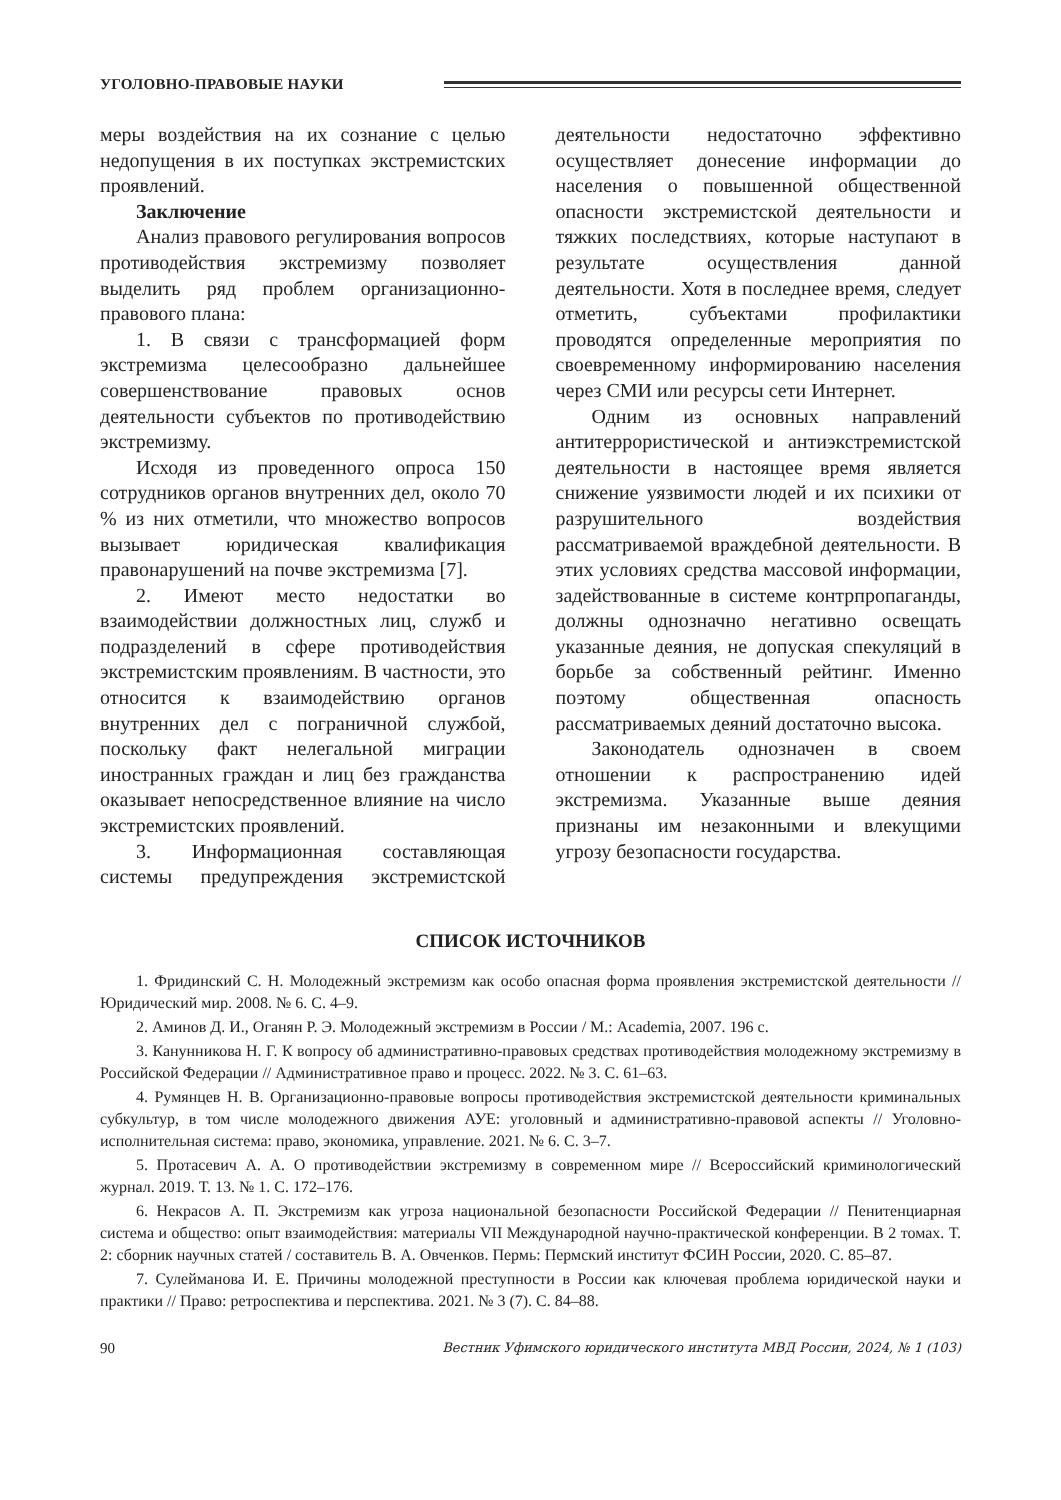УГОЛОВНО-ПРАВОВЫЕ НАУКИ
меры воздействия на их сознание с целью недопущения в их поступках экстремистских проявлений.
Заключение
Анализ правового регулирования вопросов противодействия экстремизму позволяет выделить ряд проблем организационно-правового плана:
1. В связи с трансформацией форм экстремизма целесообразно дальнейшее совершенствование правовых основ деятельности субъектов по противодействию экстремизму.
Исходя из проведенного опроса 150 сотрудников органов внутренних дел, около 70 % из них отметили, что множество вопросов вызывает юридическая квалификация правонарушений на почве экстремизма [7].
2. Имеют место недостатки во взаимодействии должностных лиц, служб и подразделений в сфере противодействия экстремистским проявлениям. В частности, это относится к взаимодействию органов внутренних дел с пограничной службой, поскольку факт нелегальной миграции иностранных граждан и лиц без гражданства оказывает непосредственное влияние на число экстремистских проявлений.
3. Информационная составляющая системы предупреждения экстремистской деятельности недостаточно эффективно осуществляет донесение информации до населения о повышенной общественной опасности экстремистской деятельности и тяжких последствиях, которые наступают в результате осуществления данной деятельности. Хотя в последнее время, следует отметить, субъектами профилактики проводятся определенные мероприятия по своевременному информированию населения через СМИ или ресурсы сети Интернет.
Одним из основных направлений антитеррористической и антиэкстремистской деятельности в настоящее время является снижение уязвимости людей и их психики от разрушительного воздействия рассматриваемой враждебной деятельности. В этих условиях средства массовой информации, задействованные в системе контрпропаганды, должны однозначно негативно освещать указанные деяния, не допуская спекуляций в борьбе за собственный рейтинг. Именно поэтому общественная опасность рассматриваемых деяний достаточно высока.
Законодатель однозначен в своем отношении к распространению идей экстремизма. Указанные выше деяния признаны им незаконными и влекущими угрозу безопасности государства.
СПИСОК ИСТОЧНИКОВ
1. Фридинский С. Н. Молодежный экстремизм как особо опасная форма проявления экстремистской деятельности // Юридический мир. 2008. № 6. С. 4–9.
2. Аминов Д. И., Оганян Р. Э. Молодежный экстремизм в России / М.: Academia, 2007. 196 с.
3. Канунникова Н. Г. К вопросу об административно-правовых средствах противодействия молодежному экстремизму в Российской Федерации // Административное право и процесс. 2022. № 3. С. 61–63.
4. Румянцев Н. В. Организационно-правовые вопросы противодействия экстремистской деятельности криминальных субкультур, в том числе молодежного движения АУЕ: уголовный и административно-правовой аспекты // Уголовно-исполнительная система: право, экономика, управление. 2021. № 6. С. 3–7.
5. Протасевич А. А. О противодействии экстремизму в современном мире // Всероссийский криминологический журнал. 2019. Т. 13. № 1. С. 172–176.
6. Некрасов А. П. Экстремизм как угроза национальной безопасности Российской Федерации // Пенитенциарная система и общество: опыт взаимодействия: материалы VII Международной научно-практической конференции. В 2 томах. Т. 2: сборник научных статей / составитель В. А. Овченков. Пермь: Пермский институт ФСИН России, 2020. С. 85–87.
7. Сулейманова И. Е. Причины молодежной преступности в России как ключевая проблема юридической науки и практики // Право: ретроспектива и перспектива. 2021. № 3 (7). С. 84–88.
90 Вестник Уфимского юридического института МВД России, 2024, № 1 (103)